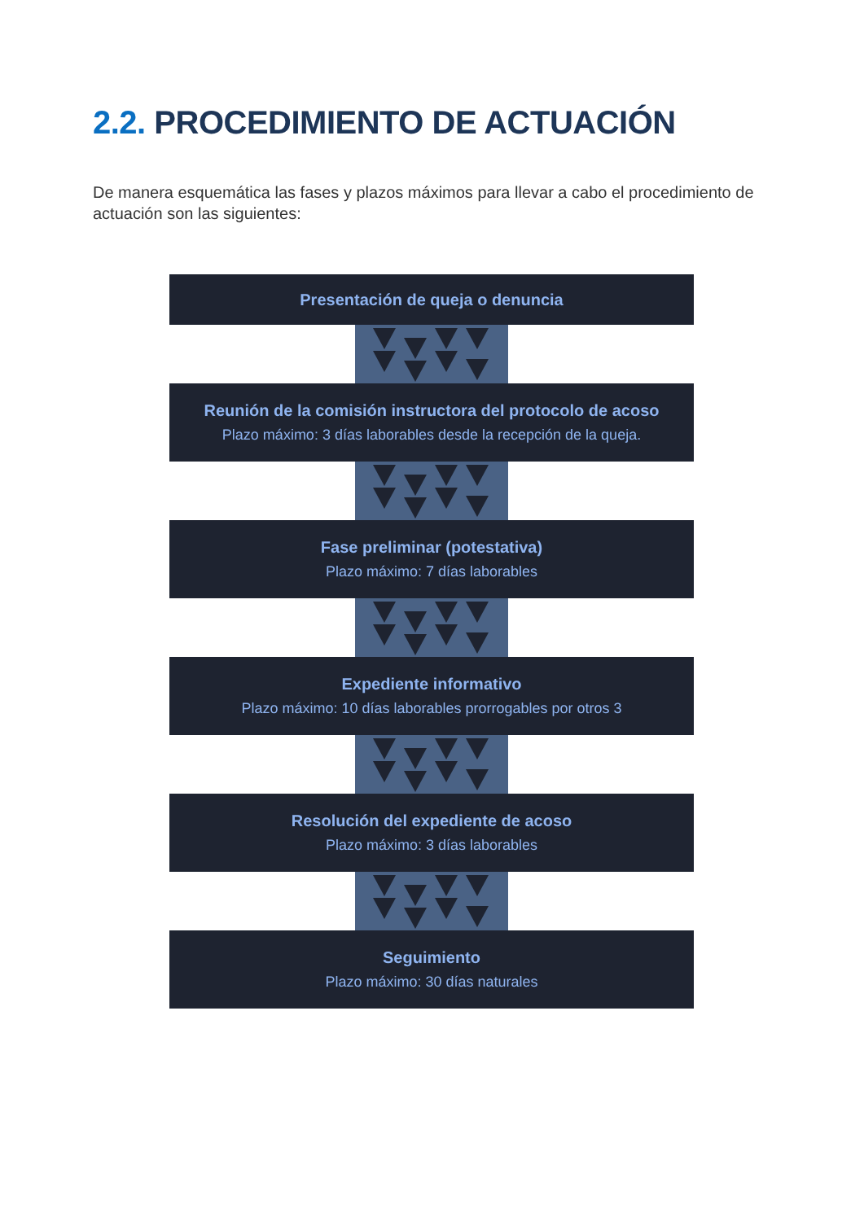2.2. PROCEDIMIENTO DE ACTUACIÓN
De manera esquemática las fases y plazos máximos para llevar a cabo el procedimiento de actuación son las siguientes:
Presentación de queja o denuncia
Reunión de la comisión instructora del protocolo de acoso
Plazo máximo: 3 días laborables desde la recepción de la queja.
Fase preliminar (potestativa)
Plazo máximo: 7 días laborables
Expediente informativo
Plazo máximo: 10 días laborables prorrogables por otros 3
Resolución del expediente de acoso
Plazo máximo: 3 días laborables
Seguimiento
Plazo máximo: 30 días naturales